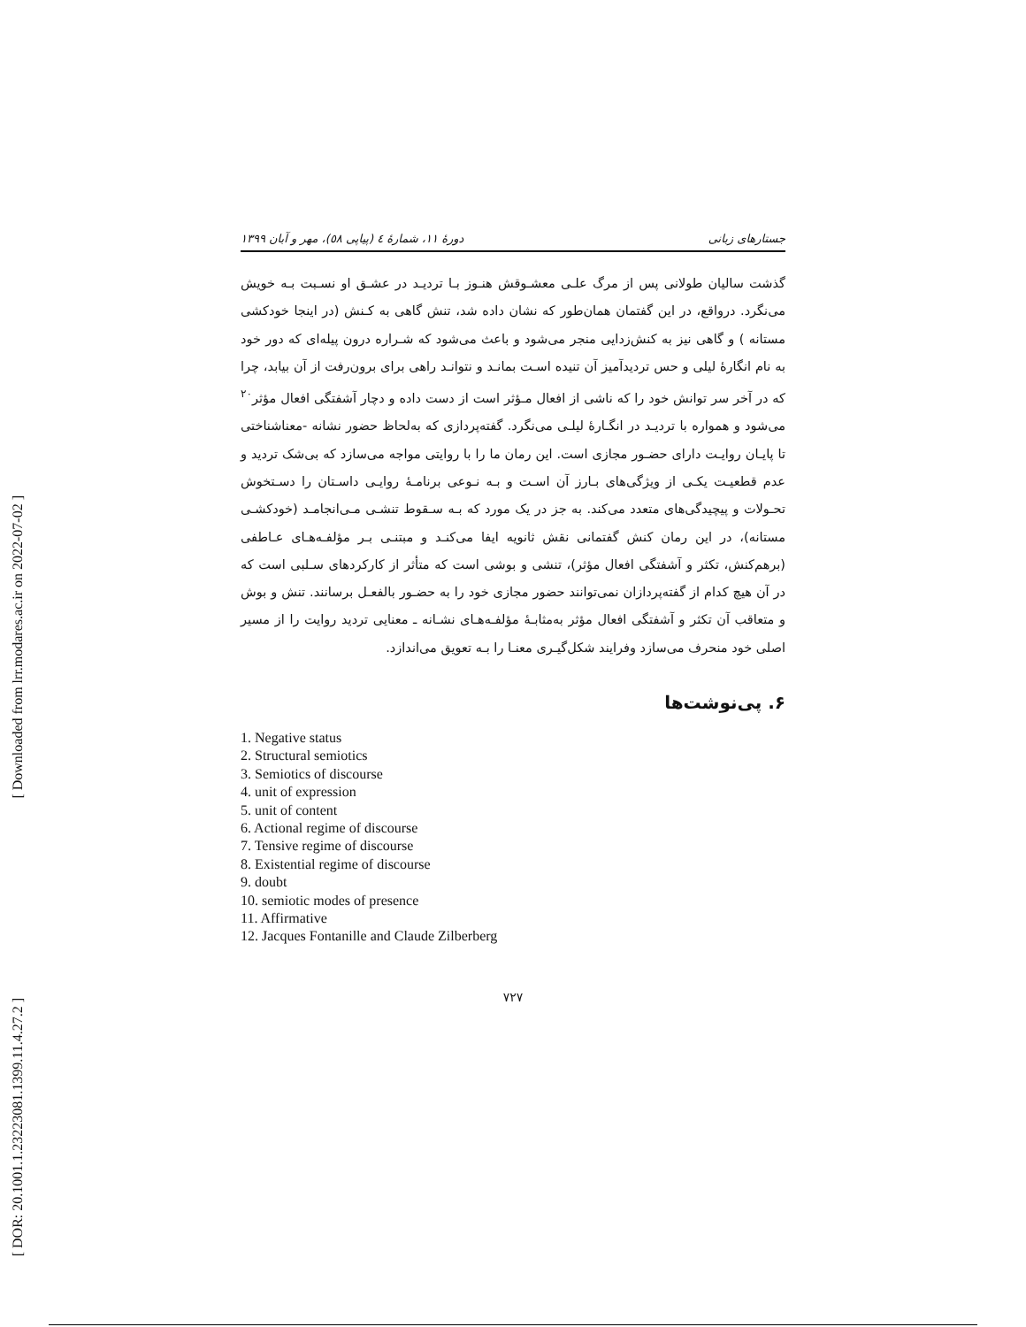[ Downloaded from lrr.modares.ac.ir on 2022-07-02 ]
[ DOR: 20.1001.1.23223081.1399.11.4.27.2 ]
جستارهای زبانی دورهٔ ۱۱، شمارهٔ ٤ (پیاپی ٥٨)، مهر و آبان ۱۳۹۹
گذشت ساليان طولانی پس از مرگ علـی معشـوقش هنـوز بـا تردیـد در عشـق او نسـبت بـه خویش می‌نگرد. درواقع، در این گفتمان همان‌طور که نشان داده شد، تنش گاهی به کـنش (در اینجا خودکشی مستانه ) و گاهی نیز به کنش‌زدایی منجر می‌شود و باعث می‌شود که شـراره درون پیله‌ای که دور خود به نام انگارهٔ لیلی و حس تردیدآمیز آن تنیده اسـت بمانـد و نتوانـد راهی برای برون‌رفت از آن بیابد، چرا که در آخر سر توانش خود را که ناشی از افعال مـؤثر است از دست داده و دچار آشفتگی افعال مؤثر<sup>۲۰</sup> می‌شود و همواره با تردیـد در انگـارهٔ لیلـی می‌نگرد. گفته‌پردازی که به‌لحاظ حضور نشانه -معناشناختی تا پایـان روایـت دارای حضـور مجازی است. این رمان ما را با روایتی مواجه می‌سازد که بی‌شک تردید و عدم قطعیـت یکـی از ویژگی‌های بـارز آن اسـت و بـه نـوعی برنامـهٔ روایـی داسـتان را دسـتخوش تحـولات و پیچیدگی‌های متعدد می‌کند. به جز در یک مورد که بـه سـقوط تنشـی مـی‌انجامـد (خودکشـی مستانه)، در این رمان کنش گفتمانی نقش ثانویه ایفا می‌کنـد و مبتنـی بـر مؤلفـه‌هـای عـاطفی (برهم‌کنش، تکثر و آشفتگی افعال مؤثر)، تنشی و بوشی است که متأثر از کارکردهای سـلبی است که در آن هیچ کدام از گفته‌پردازان نمی‌توانند حضور مجازی خود را به حضـور بالفعـل برسانند. تنش و بوش و متعاقب آن تکثر و آشفتگی افعال مؤثر به‌مثابـهٔ مؤلفـه‌هـای نشـانه ـ معنایی تردید روایت را از مسیر اصلی خود منحرف می‌سازد وفرایند شکل‌گیـری معنـا را بـه تعویق می‌اندازد.
۶. پی‌نوشت‌ها
1. Negative status
2. Structural semiotics
3. Semiotics of discourse
4. unit of expression
5. unit of content
6. Actional regime of discourse
7. Tensive regime of discourse
8. Existential regime of discourse
9. doubt
10. semiotic modes of presence
11. Affirmative
12. Jacques Fontanille and Claude Zilberberg
۷۲۷